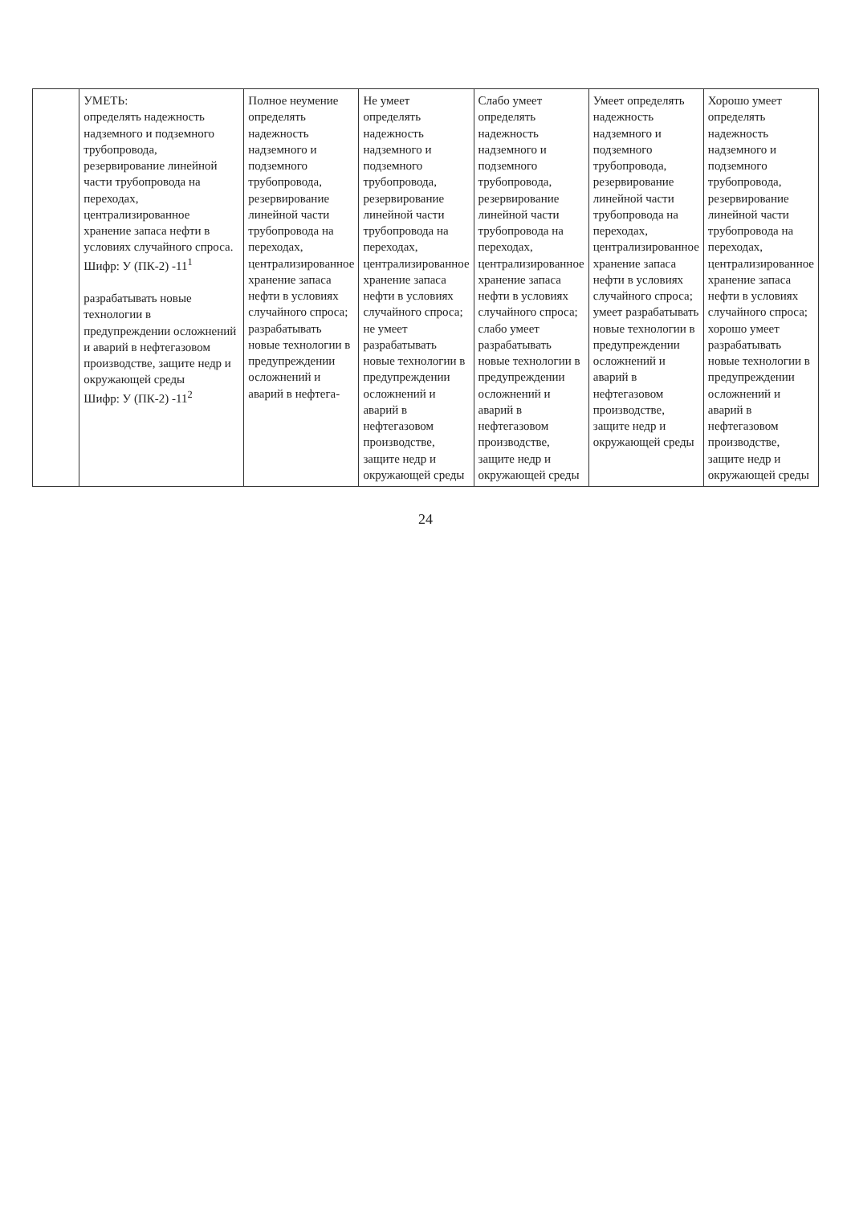| | УМЕТЬ: определять надежность надземного и подземного трубопровода, резервирование линейной части трубопровода на переходах, централизированное хранение запаса нефти в условиях случайного спроса. Шифр: У (ПК-2) -11<sup>1</sup> разрабатывать новые технологии в предупреждении осложнений и аварий в нефтегазовом производстве, защите недр и окружающей среды Шифр: У (ПК-2) -11<sup>2</sup> | Полное неумение определять надежность надземного и подземного трубопровода, резервирование линейной части трубопровода на переходах, централизированное хранение запаса нефти в условиях случайного спроса; разрабатывать новые технологии в предупреждении осложнений и аварий в нефтега- | Не умеет определять надежность надземного и подземного трубопровода, резервирование линейной части трубопровода на переходах, централизированное хранение запаса нефти в условиях случайного спроса; не умеет разрабатывать новые технологии в предупреждении осложнений и аварий в нефтегазовом производстве, защите недр и окружающей среды | Слабо умеет определять надежность надземного и подземного трубопровода, резервирование линейной части трубопровода на переходах, централизированное хранение запаса нефти в условиях случайного спроса; слабо умеет разрабатывать новые технологии в предупреждении осложнений и аварий в нефтегазовом производстве, защите недр и окружающей среды | Умеет определять надежность надземного и подземного трубопровода, резервирование линейной части трубопровода на переходах, централизированное хранение запаса нефти в условиях случайного спроса; умеет разрабатывать новые технологии в предупреждении осложнений и аварий в нефтегазовом производстве, защите недр и окружающей среды | Хорошо умеет определять надежность надземного и подземного трубопровода, резервирование линейной части трубопровода на переходах, централизированное хранение запаса нефти в условиях случайного спроса; хорошо умеет разрабатывать новые технологии в предупреждении осложнений и аварий в нефтегазовом производстве, защите недр и окружающей среды |
24